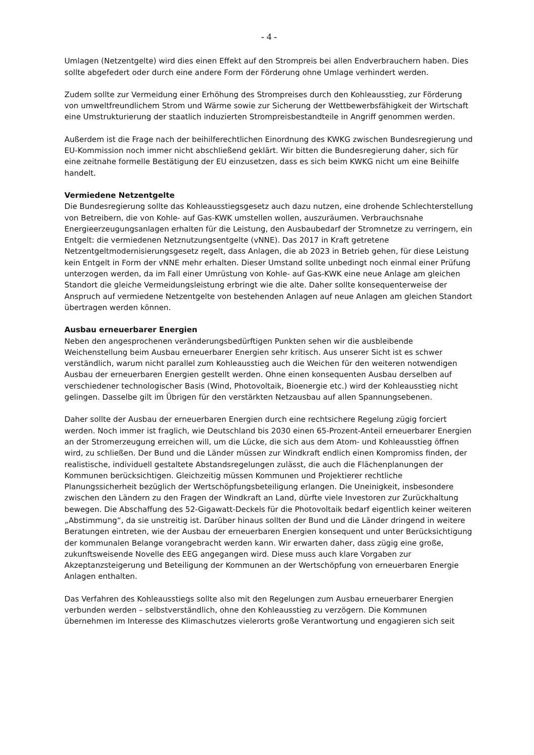- 4 -
Umlagen (Netzentgelte) wird dies einen Effekt auf den Strompreis bei allen Endverbrauchern haben. Dies sollte abgefedert oder durch eine andere Form der Förderung ohne Umlage verhindert werden.
Zudem sollte zur Vermeidung einer Erhöhung des Strompreises durch den Kohleausstieg, zur Förderung von umweltfreundlichem Strom und Wärme sowie zur Sicherung der Wettbewerbsfähigkeit der Wirtschaft eine Umstrukturierung der staatlich induzierten Strompreisbestandteile in Angriff genommen werden.
Außerdem ist die Frage nach der beihilferechtlichen Einordnung des KWKG zwischen Bundesregierung und EU-Kommission noch immer nicht abschließend geklärt. Wir bitten die Bundesregierung daher, sich für eine zeitnahe formelle Bestätigung der EU einzusetzen, dass es sich beim KWKG nicht um eine Beihilfe handelt.
Vermiedene Netzentgelte
Die Bundesregierung sollte das Kohleausstiegsgesetz auch dazu nutzen, eine drohende Schlechterstellung von Betreibern, die von Kohle- auf Gas-KWK umstellen wollen, auszuräumen. Verbrauchsnahe Energieerzeugungsanlagen erhalten für die Leistung, den Ausbaubedarf der Stromnetze zu verringern, ein Entgelt: die vermiedenen Netznutzungsentgelte (vNNE). Das 2017 in Kraft getretene Netzentgeltmodernisierungsgesetz regelt, dass Anlagen, die ab 2023 in Betrieb gehen, für diese Leistung kein Entgelt in Form der vNNE mehr erhalten. Dieser Umstand sollte unbedingt noch einmal einer Prüfung unterzogen werden, da im Fall einer Umrüstung von Kohle- auf Gas-KWK eine neue Anlage am gleichen Standort die gleiche Vermeidungsleistung erbringt wie die alte. Daher sollte konsequenterweise der Anspruch auf vermiedene Netzentgelte von bestehenden Anlagen auf neue Anlagen am gleichen Standort übertragen werden können.
Ausbau erneuerbarer Energien
Neben den angesprochenen veränderungsbedürftigen Punkten sehen wir die ausbleibende Weichenstellung beim Ausbau erneuerbarer Energien sehr kritisch. Aus unserer Sicht ist es schwer verständlich, warum nicht parallel zum Kohleausstieg auch die Weichen für den weiteren notwendigen Ausbau der erneuerbaren Energien gestellt werden. Ohne einen konsequenten Ausbau derselben auf verschiedener technologischer Basis (Wind, Photovoltaik, Bioenergie etc.) wird der Kohleausstieg nicht gelingen. Dasselbe gilt im Übrigen für den verstärkten Netzausbau auf allen Spannungsebenen.
Daher sollte der Ausbau der erneuerbaren Energien durch eine rechtsichere Regelung zügig forciert werden. Noch immer ist fraglich, wie Deutschland bis 2030 einen 65-Prozent-Anteil erneuerbarer Energien an der Stromerzeugung erreichen will, um die Lücke, die sich aus dem Atom- und Kohleausstieg öffnen wird, zu schließen. Der Bund und die Länder müssen zur Windkraft endlich einen Kompromiss finden, der realistische, individuell gestaltete Abstandsregelungen zulässt, die auch die Flächenplanungen der Kommunen berücksichtigen. Gleichzeitig müssen Kommunen und Projektierer rechtliche Planungssicherheit bezüglich der Wertschöpfungsbeteiligung erlangen. Die Uneinigkeit, insbesondere zwischen den Ländern zu den Fragen der Windkraft an Land, dürfte viele Investoren zur Zurückhaltung bewegen. Die Abschaffung des 52-Gigawatt-Deckels für die Photovoltaik bedarf eigentlich keiner weiteren „Abstimmung“, da sie unstreitig ist. Darüber hinaus sollten der Bund und die Länder dringend in weitere Beratungen eintreten, wie der Ausbau der erneuerbaren Energien konsequent und unter Berücksichtigung der kommunalen Belange vorangebracht werden kann. Wir erwarten daher, dass zügig eine große, zukunftsweisende Novelle des EEG angegangen wird. Diese muss auch klare Vorgaben zur Akzeptanzsteigerung und Beteiligung der Kommunen an der Wertschöpfung von erneuerbaren Energie Anlagen enthalten.
Das Verfahren des Kohleausstiegs sollte also mit den Regelungen zum Ausbau erneuerbarer Energien verbunden werden – selbstverständlich, ohne den Kohleausstieg zu verzögern. Die Kommunen übernehmen im Interesse des Klimaschutzes vielerorts große Verantwortung und engagieren sich seit